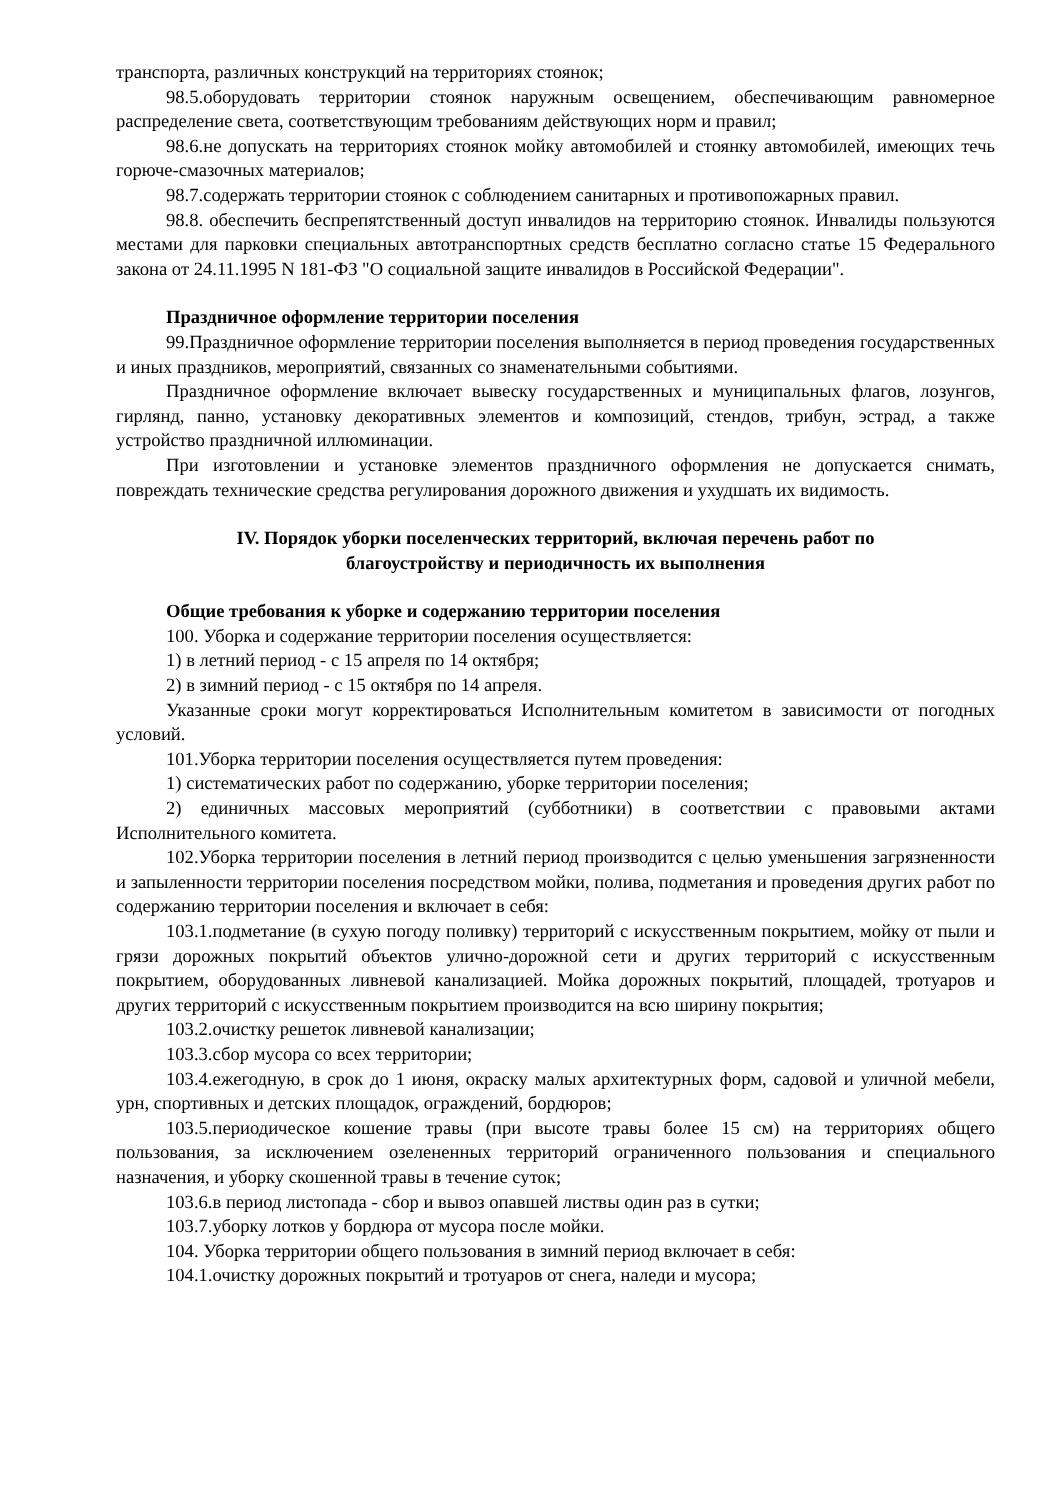транспорта, различных конструкций на территориях стоянок;
98.5.оборудовать территории стоянок наружным освещением, обеспечивающим равномерное распределение света, соответствующим требованиям действующих норм и правил;
98.6.не допускать на территориях стоянок мойку автомобилей и стоянку автомобилей, имеющих течь горюче-смазочных материалов;
98.7.содержать территории стоянок с соблюдением санитарных и противопожарных правил.
98.8. обеспечить беспрепятственный доступ инвалидов на территорию стоянок. Инвалиды пользуются местами для парковки специальных автотранспортных средств бесплатно согласно статье 15 Федерального закона от 24.11.1995 N 181-ФЗ "О социальной защите инвалидов в Российской Федерации".
Праздничное оформление территории поселения
99.Праздничное оформление территории поселения выполняется в период проведения государственных и иных праздников, мероприятий, связанных со знаменательными событиями.
Праздничное оформление включает вывеску государственных и муниципальных флагов, лозунгов, гирлянд, панно, установку декоративных элементов и композиций, стендов, трибун, эстрад, а также устройство праздничной иллюминации.
При изготовлении и установке элементов праздничного оформления не допускается снимать, повреждать технические средства регулирования дорожного движения и ухудшать их видимость.
IV. Порядок уборки поселенческих территорий, включая перечень работ по
благоустройству и периодичность их выполнения
Общие требования к уборке и содержанию территории поселения
100. Уборка и содержание территории поселения осуществляется:
1) в летний период - с 15 апреля по 14 октября;
2) в зимний период - с 15 октября по 14 апреля.
Указанные сроки могут корректироваться Исполнительным комитетом в зависимости от погодных условий.
101.Уборка территории поселения осуществляется путем проведения:
1) систематических работ по содержанию, уборке территории поселения;
2) единичных массовых мероприятий (субботники) в соответствии с правовыми актами Исполнительного комитета.
102.Уборка территории поселения в летний период производится с целью уменьшения загрязненности и запыленности территории поселения посредством мойки, полива, подметания и проведения других работ по содержанию территории поселения и включает в себя:
103.1.подметание (в сухую погоду поливку) территорий с искусственным покрытием, мойку от пыли и грязи дорожных покрытий объектов улично-дорожной сети и других территорий с искусственным покрытием, оборудованных ливневой канализацией. Мойка дорожных покрытий, площадей, тротуаров и других территорий с искусственным покрытием производится на всю ширину покрытия;
103.2.очистку решеток ливневой канализации;
103.3.сбор мусора со всех территории;
103.4.ежегодную, в срок до 1 июня, окраску малых архитектурных форм, садовой и уличной мебели, урн, спортивных и детских площадок, ограждений, бордюров;
103.5.периодическое кошение травы (при высоте травы более 15 см) на территориях общего пользования, за исключением озелененных территорий ограниченного пользования и специального назначения, и уборку скошенной травы в течение суток;
103.6.в период листопада - сбор и вывоз опавшей листвы один раз в сутки;
103.7.уборку лотков у бордюра от мусора после мойки.
104. Уборка территории общего пользования в зимний период включает в себя:
104.1.очистку дорожных покрытий и тротуаров от снега, наледи и мусора;